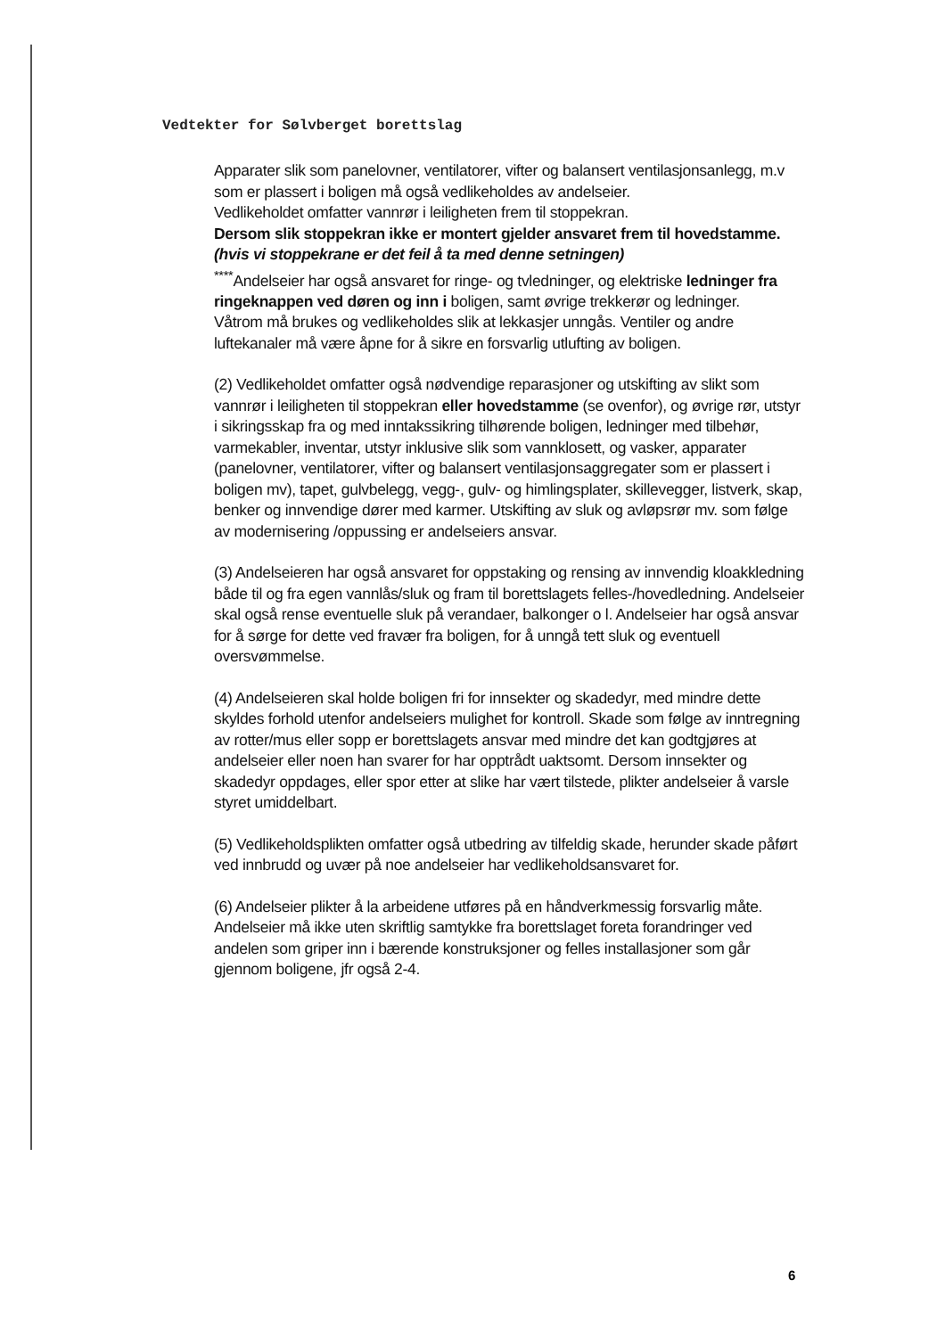Vedtekter for Sølvberget borettslag
Apparater slik som panelovner, ventilatorer, vifter og balansert ventilasjonsanlegg, m.v som er plassert i boligen må også vedlikeholdes av andelseier.
Vedlikeholdet omfatter vannrør i leiligheten frem til stoppekran.
Dersom slik stoppekran ikke er montert gjelder ansvaret frem til hovedstamme. (hvis vi stoppekrane er det feil å ta med denne setningen)
<sup>****</sup>Andelseier har også ansvaret for ringe- og tvledninger, og elektriske ledninger fra ringeknappen ved døren og inn i boligen, samt øvrige trekkerør og ledninger.
Våtrom må brukes og vedlikeholdes slik at lekkasjer unngås. Ventiler og andre luftekanaler må være åpne for å sikre en forsvarlig utlufting av boligen.
(2) Vedlikeholdet omfatter også nødvendige reparasjoner og utskifting av slikt som vannrør i leiligheten til stoppekran eller hovedstamme (se ovenfor), og øvrige rør, utstyr i sikringsskap fra og med inntakssikring tilhørende boligen, ledninger med tilbehør, varmekabler, inventar, utstyr inklusive slik som vannklosett, og vasker, apparater (panelovner, ventilatorer, vifter og balansert ventilasjonsaggregater som er plassert i boligen mv), tapet, gulvbelegg, vegg-, gulv- og himlingsplater, skillevegger, listverk, skap, benker og innvendige dører med karmer. Utskifting av sluk og avløpsrør mv. som følge av modernisering /oppussing er andelseiers ansvar.
(3) Andelseieren har også ansvaret for oppstaking og rensing av innvendig kloakkledning både til og fra egen vannlås/sluk og fram til borettslagets felles-/hovedledning. Andelseier skal også rense eventuelle sluk på verandaer, balkonger o l. Andelseier har også ansvar for å sørge for dette ved fravær fra boligen, for å unngå tett sluk og eventuell oversvømmelse.
(4) Andelseieren skal holde boligen fri for innsekter og skadedyr, med mindre dette skyldes forhold utenfor andelseiers mulighet for kontroll. Skade som følge av inntregning av rotter/mus eller sopp er borettslagets ansvar med mindre det kan godtgjøres at andelseier eller noen han svarer for har opptrådt uaktsomt. Dersom innsekter og skadedyr oppdages, eller spor etter at slike har vært tilstede, plikter andelseier å varsle styret umiddelbart.
(5) Vedlikeholdsplikten omfatter også utbedring av tilfeldig skade, herunder skade påført ved innbrudd og uvær på noe andelseier har vedlikeholdsansvaret for.
(6) Andelseier plikter å la arbeidene utføres på en håndverkmessig forsvarlig måte. Andelseier må ikke uten skriftlig samtykke fra borettslaget foreta forandringer ved andelen som griper inn i bærende konstruksjoner og felles installasjoner som går gjennom boligene, jfr også 2-4.
6